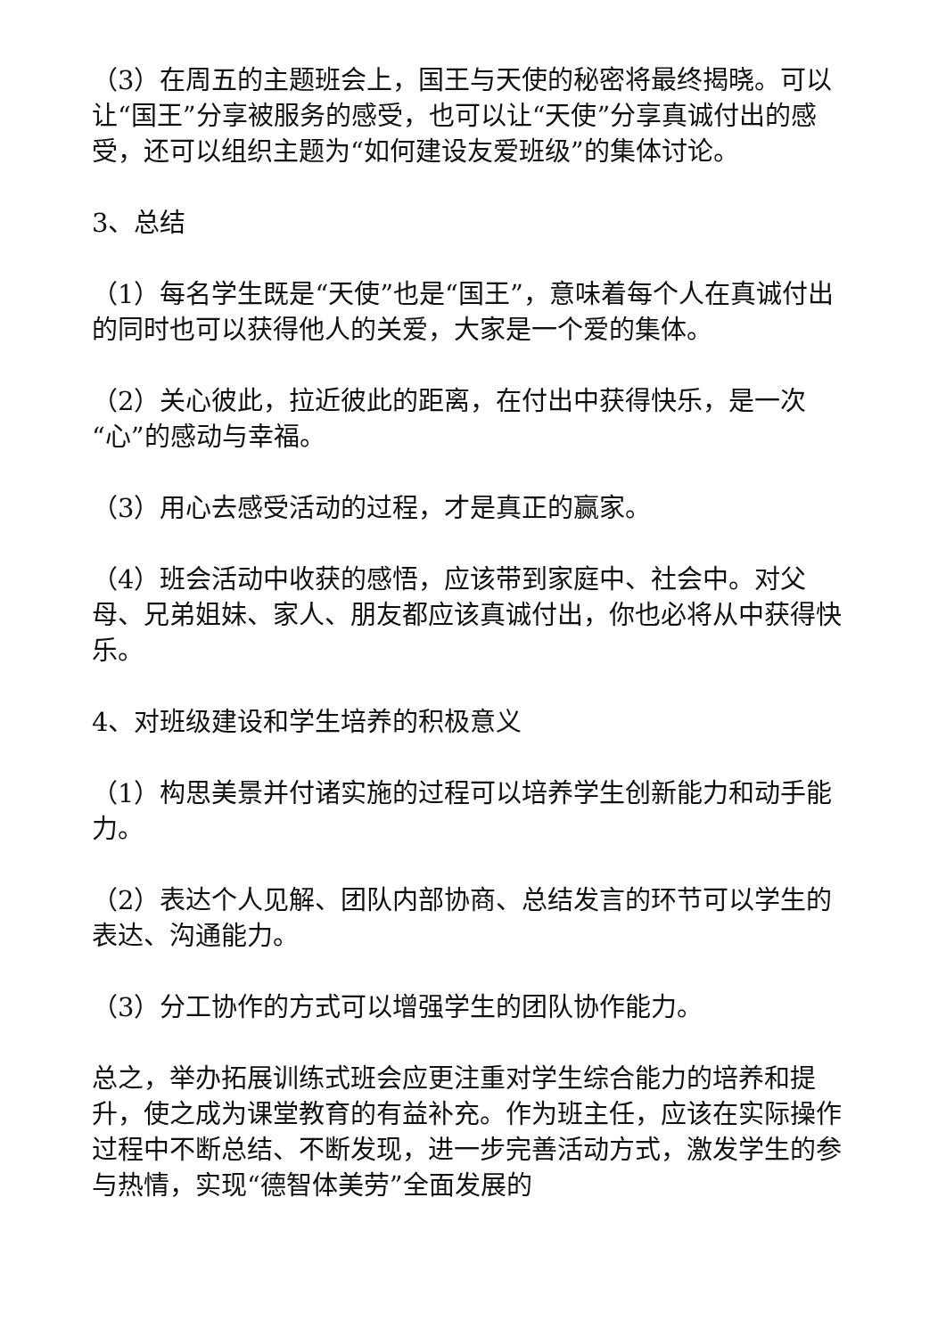（3）在周五的主题班会上，国王与天使的秘密将最终揭晓。可以让“国王”分享被服务的感受，也可以让“天使”分享真诚付出的感受，还可以组织主题为“如何建设友爱班级”的集体讨论。
3、总结
（1）每名学生既是“天使”也是“国王”，意味着每个人在真诚付出的同时也可以获得他人的关爱，大家是一个爱的集体。
（2）关心彼此，拉近彼此的距离，在付出中获得快乐，是一次“心”的感动与幸福。
（3）用心去感受活动的过程，才是真正的赢家。
（4）班会活动中收获的感悟，应该带到家庭中、社会中。对父母、兄弟姐妹、家人、朋友都应该真诚付出，你也必将从中获得快乐。
4、对班级建设和学生培养的积极意义
（1）构思美景并付诸实施的过程可以培养学生创新能力和动手能力。
（2）表达个人见解、团队内部协商、总结发言的环节可以学生的表达、沟通能力。
（3）分工协作的方式可以增强学生的团队协作能力。
总之，举办拓展训练式班会应更注重对学生综合能力的培养和提升，使之成为课堂教育的有益补充。作为班主任，应该在实际操作过程中不断总结、不断发现，进一步完善活动方式，激发学生的参与热情，实现“德智体美劳”全面发展的